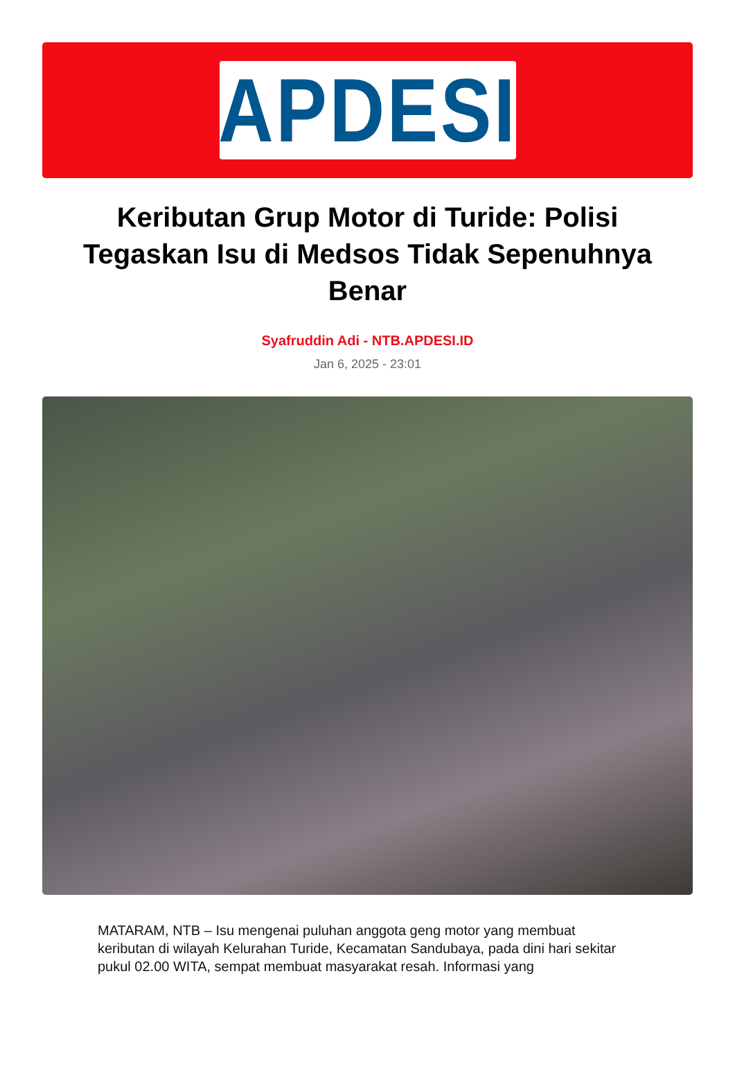APDESI
Keributan Grup Motor di Turide: Polisi Tegaskan Isu di Medsos Tidak Sepenuhnya Benar
Syafruddin Adi - NTB.APDESI.ID
Jan 6, 2025 - 23:01
MATARAM, NTB – Isu mengenai puluhan anggota geng motor yang membuat keributan di wilayah Kelurahan Turide, Kecamatan Sandubaya, pada dini hari sekitar pukul 02.00 WITA, sempat membuat masyarakat resah. Informasi yang